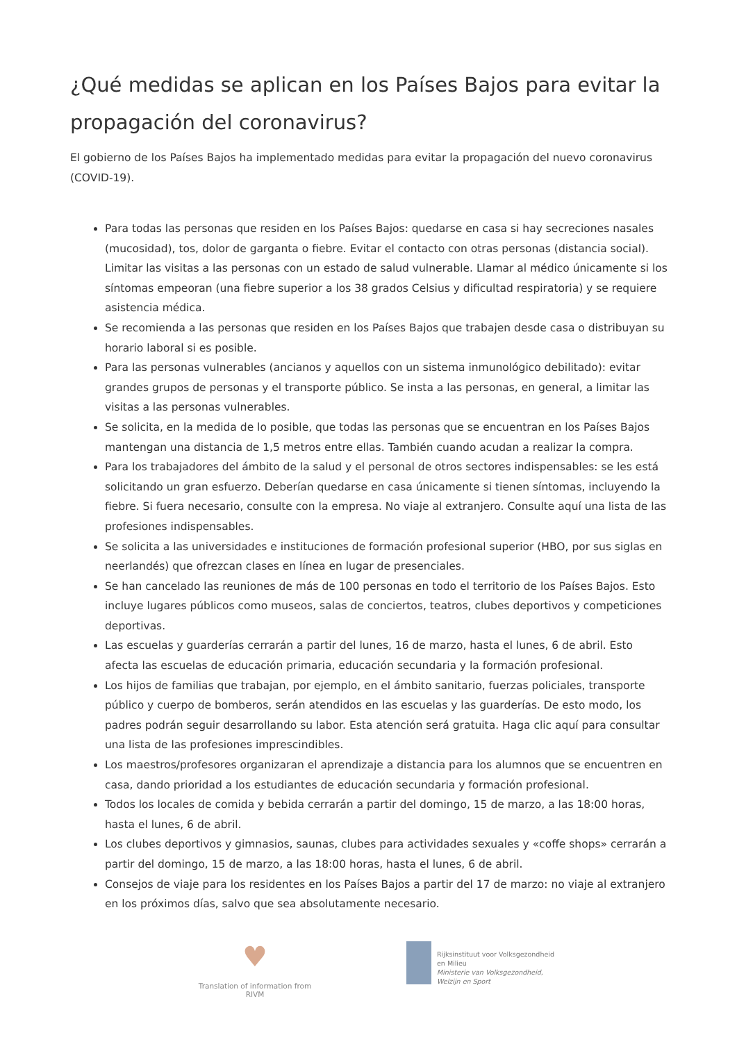¿Qué medidas se aplican en los Países Bajos para evitar la propagación del coronavirus?
El gobierno de los Países Bajos ha implementado medidas para evitar la propagación del nuevo coronavirus (COVID-19).
Para todas las personas que residen en los Países Bajos: quedarse en casa si hay secreciones nasales (mucosidad), tos, dolor de garganta o fiebre. Evitar el contacto con otras personas (distancia social). Limitar las visitas a las personas con un estado de salud vulnerable. Llamar al médico únicamente si los síntomas empeoran (una fiebre superior a los 38 grados Celsius y dificultad respiratoria) y se requiere asistencia médica.
Se recomienda a las personas que residen en los Países Bajos que trabajen desde casa o distribuyan su horario laboral si es posible.
Para las personas vulnerables (ancianos y aquellos con un sistema inmunológico debilitado): evitar grandes grupos de personas y el transporte público. Se insta a las personas, en general, a limitar las visitas a las personas vulnerables.
Se solicita, en la medida de lo posible, que todas las personas que se encuentran en los Países Bajos mantengan una distancia de 1,5 metros entre ellas. También cuando acudan a realizar la compra.
Para los trabajadores del ámbito de la salud y el personal de otros sectores indispensables: se les está solicitando un gran esfuerzo. Deberían quedarse en casa únicamente si tienen síntomas, incluyendo la fiebre. Si fuera necesario, consulte con la empresa. No viaje al extranjero. Consulte aquí una lista de las profesiones indispensables.
Se solicita a las universidades e instituciones de formación profesional superior (HBO, por sus siglas en neerlandés) que ofrezcan clases en línea en lugar de presenciales.
Se han cancelado las reuniones de más de 100 personas en todo el territorio de los Países Bajos. Esto incluye lugares públicos como museos, salas de conciertos, teatros, clubes deportivos y competiciones deportivas.
Las escuelas y guarderías cerrarán a partir del lunes, 16 de marzo, hasta el lunes, 6 de abril. Esto afecta las escuelas de educación primaria, educación secundaria y la formación profesional.
Los hijos de familias que trabajan, por ejemplo, en el ámbito sanitario, fuerzas policiales, transporte público y cuerpo de bomberos, serán atendidos en las escuelas y las guarderías. De esto modo, los padres podrán seguir desarrollando su labor. Esta atención será gratuita. Haga clic aquí para consultar una lista de las profesiones imprescindibles.
Los maestros/profesores organizaran el aprendizaje a distancia para los alumnos que se encuentren en casa, dando prioridad a los estudiantes de educación secundaria y formación profesional.
Todos los locales de comida y bebida cerrarán a partir del domingo, 15 de marzo, a las 18:00 horas, hasta el lunes, 6 de abril.
Los clubes deportivos y gimnasios, saunas, clubes para actividades sexuales y «coffe shops» cerrarán a partir del domingo, 15 de marzo, a las 18:00 horas, hasta el lunes, 6 de abril.
Consejos de viaje para los residentes en los Países Bajos a partir del 17 de marzo: no viaje al extranjero en los próximos días, salvo que sea absolutamente necesario.
♥
Translation of information from RIVM
Rijksinstituut voor Volksgezondheid
en Milieu
Ministerie van Volksgezondheid,
Welzijn en Sport